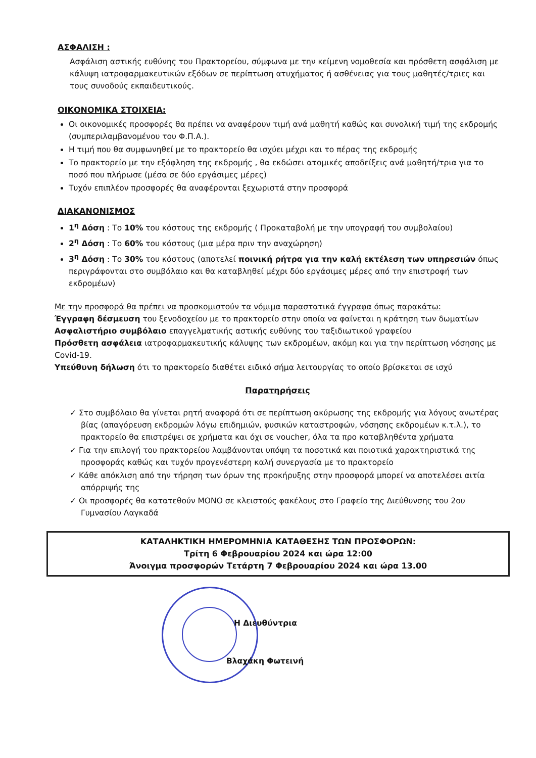ΑΣΦΑΛΙΣΗ :
Ασφάλιση αστικής ευθύνης του Πρακτορείου, σύμφωνα με την κείμενη νομοθεσία και πρόσθετη ασφάλιση με κάλυψη ιατροφαρμακευτικών εξόδων σε περίπτωση ατυχήματος ή ασθένειας για τους μαθητές/τριες και τους συνοδούς εκπαιδευτικούς.
ΟΙΚΟΝΟΜΙΚΑ ΣΤΟΙΧΕΙΑ:
Οι οικονομικές προσφορές θα πρέπει να αναφέρουν τιμή ανά μαθητή καθώς και συνολική τιμή της εκδρομής (συμπεριλαμβανομένου του Φ.Π.Α.).
Η τιμή που θα συμφωνηθεί με το πρακτορείο θα ισχύει μέχρι και το πέρας της εκδρομής
Το πρακτορείο με την εξόφληση της εκδρομής , θα εκδώσει ατομικές αποδείξεις ανά μαθητή/τρια για το ποσό που πλήρωσε (μέσα σε δύο εργάσιμες μέρες)
Τυχόν επιπλέον προσφορές θα αναφέρονται ξεχωριστά στην προσφορά
ΔΙΑΚΑΝΟΝΙΣΜΟΣ
1<sup>η</sup> Δόση : Το 10% του κόστους της εκδρομής ( Προκαταβολή με την υπογραφή του συμβολαίου)
2<sup>η</sup> Δόση : Το 60% του κόστους (μια μέρα πριν την αναχώρηση)
3<sup>η</sup> Δόση : Το 30% του κόστους (αποτελεί ποινική ρήτρα για την καλή εκτέλεση των υπηρεσιών όπως περιγράφονται στο συμβόλαιο και θα καταβληθεί μέχρι δύο εργάσιμες μέρες από την επιστροφή των εκδρομέων)
Με την προσφορά θα πρέπει να προσκομιστούν τα νόμιμα παραστατικά έγγραφα όπως παρακάτω:
Έγγραφη δέσμευση του ξενοδοχείου με το πρακτορείο στην οποία να φαίνεται η κράτηση των δωματίων
Ασφαλιστήριο συμβόλαιο επαγγελματικής αστικής ευθύνης του ταξιδιωτικού γραφείου
Πρόσθετη ασφάλεια ιατροφαρμακευτικής κάλυψης των εκδρομέων, ακόμη και για την περίπτωση νόσησης με Covid-19.
Υπεύθυνη δήλωση ότι το πρακτορείο διαθέτει ειδικό σήμα λειτουργίας το οποίο βρίσκεται σε ισχύ
Παρατηρήσεις
✓ Στο συμβόλαιο θα γίνεται ρητή αναφορά ότι σε περίπτωση ακύρωσης της εκδρομής για λόγους ανωτέρας βίας (απαγόρευση εκδρομών λόγω επιδημιών, φυσικών καταστροφών, νόσησης εκδρομέων κ.τ.λ.), το πρακτορείο θα επιστρέψει σε χρήματα και όχι σε voucher, όλα τα προ καταβληθέντα χρήματα
✓ Για την επιλογή του πρακτορείου λαμβάνονται υπόψη τα ποσοτικά και ποιοτικά χαρακτηριστικά της προσφοράς καθώς και τυχόν προγενέστερη καλή συνεργασία με το πρακτορείο
✓ Κάθε απόκλιση από την τήρηση των όρων της προκήρυξης στην προσφορά μπορεί να αποτελέσει αιτία απόρριψής της
✓ Οι προσφορές θα κατατεθούν ΜΟΝΟ σε κλειστούς φακέλους στο Γραφείο της Διεύθυνσης του 2ου Γυμνασίου Λαγκαδά
ΚΑΤΑΛΗΚΤΙΚΗ ΗΜΕΡΟΜΗΝΙΑ ΚΑΤΑΘΕΣΗΣ ΤΩΝ ΠΡΟΣΦΟΡΩΝ:
Τρίτη 6 Φεβρουαρίου 2024 και ώρα 12:00
Άνοιγμα προσφορών Τετάρτη 7 Φεβρουαρίου 2024 και ώρα 13.00
Η Διευθύντρια
Βλαχάκη Φωτεινή